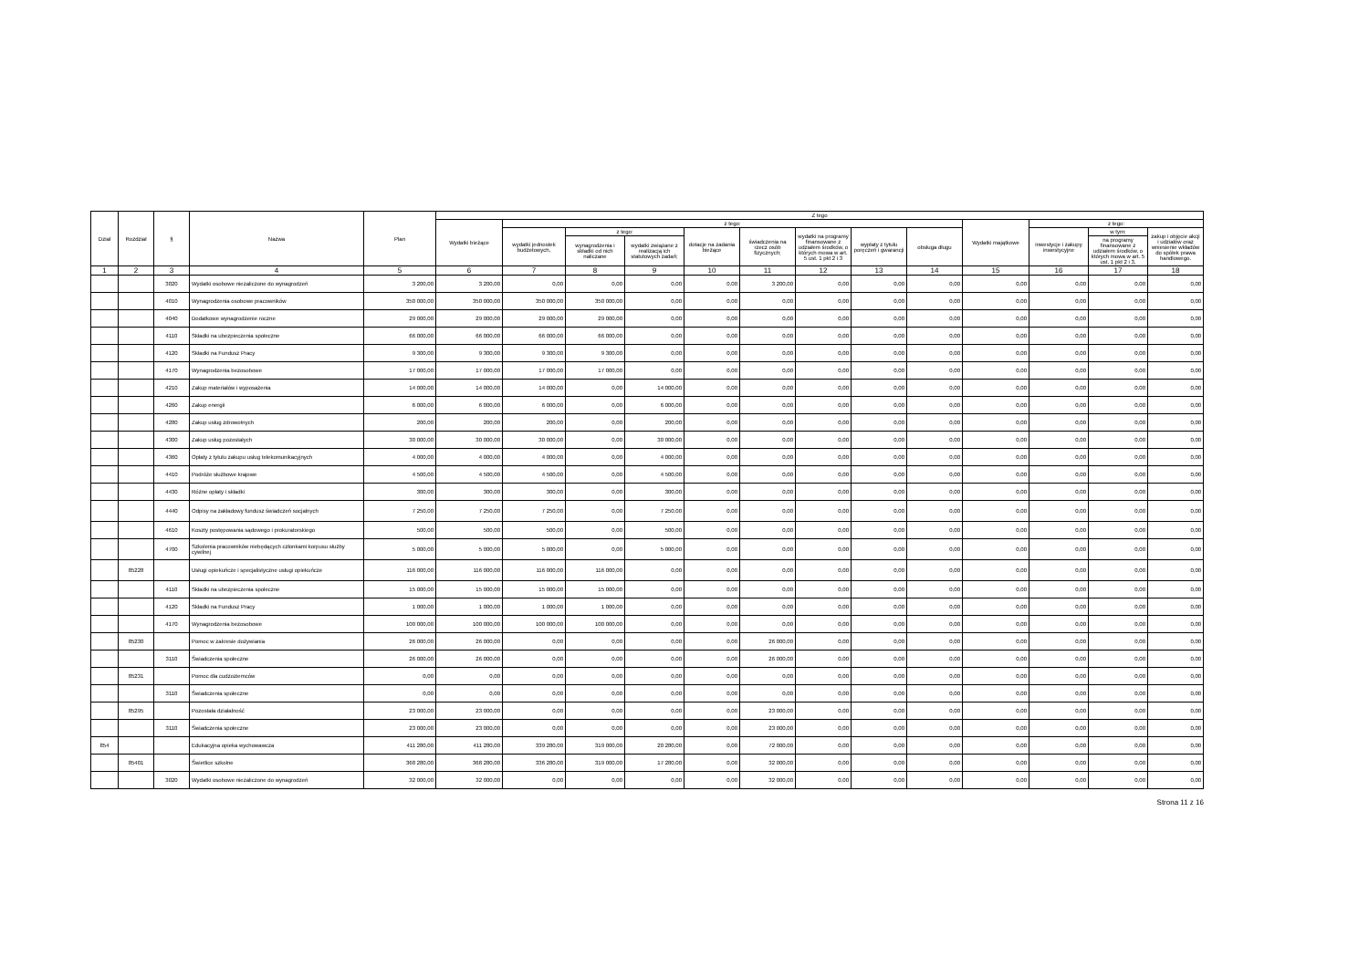| Dział | Rozdział | § | Nazwa | Plan | Z tego | | | | | | | | | | | | |
| --- | --- | --- | --- | --- | --- | --- | --- | --- | --- | --- | --- | --- | --- | --- | --- | --- | --- |
| | | | | | Wydatki bieżące | z tego: | | | | | | | | Wydatki majątkowe | z tego: | | |
| | | | | | | wydatki jednostek budżetowych, | z tego: | | dotacje na zadania bieżące | świadczenia na rzecz osób fizycznych; | wydatki na programy finansowane z udziałem środków, o których mowa w art. 5 ust. 1 pkt 2 i 3 | wypłaty z tytułu poręczeń i gwarancji | obsługa długu | | inwestycje i zakupy inwestycyjne | w tym: | zakup i objęcie akcji i udziałów oraz wniesienie wkładów do spółek prawa handlowego. |
| | | | | | | | wynagrodzenia i składki od nich naliczane | wydatki związane z realizacją ich statutowych zadań; | | | | | | | | na programy finansowane z udziałem środków, o których mowa w art. 5 ust. 1 pkt 2 i 3, | |
| 1 | 2 | 3 | 4 | 5 | 6 | 7 | 8 | 9 | 10 | 11 | 12 | 13 | 14 | 15 | 16 | 17 | 18 |
| | | 3020 | Wydatki osobowe niezaliczone do wynagrodzeń | 3 200,00 | 3 200,00 | 0,00 | 0,00 | 0,00 | 0,00 | 3 200,00 | 0,00 | 0,00 | 0,00 | 0,00 | 0,00 | 0,00 | 0,00 |
| | | 4010 | Wynagrodzenia osobowe pracowników | 350 000,00 | 350 000,00 | 350 000,00 | 350 000,00 | 0,00 | 0,00 | 0,00 | 0,00 | 0,00 | 0,00 | 0,00 | 0,00 | 0,00 | 0,00 |
| | | 4040 | Dodatkowe wynagrodzenie roczne | 29 000,00 | 29 000,00 | 29 000,00 | 29 000,00 | 0,00 | 0,00 | 0,00 | 0,00 | 0,00 | 0,00 | 0,00 | 0,00 | 0,00 | 0,00 |
| | | 4110 | Składki na ubezpieczenia społeczne | 66 000,00 | 66 000,00 | 66 000,00 | 66 000,00 | 0,00 | 0,00 | 0,00 | 0,00 | 0,00 | 0,00 | 0,00 | 0,00 | 0,00 | 0,00 |
| | | 4120 | Składki na Fundusz Pracy | 9 300,00 | 9 300,00 | 9 300,00 | 9 300,00 | 0,00 | 0,00 | 0,00 | 0,00 | 0,00 | 0,00 | 0,00 | 0,00 | 0,00 | 0,00 |
| | | 4170 | Wynagrodzenia bezosobowe | 17 000,00 | 17 000,00 | 17 000,00 | 17 000,00 | 0,00 | 0,00 | 0,00 | 0,00 | 0,00 | 0,00 | 0,00 | 0,00 | 0,00 | 0,00 |
| | | 4210 | Zakup materiałów i wyposażenia | 14 000,00 | 14 000,00 | 14 000,00 | 0,00 | 14 000,00 | 0,00 | 0,00 | 0,00 | 0,00 | 0,00 | 0,00 | 0,00 | 0,00 | 0,00 |
| | | 4260 | Zakup energii | 6 000,00 | 6 000,00 | 6 000,00 | 0,00 | 6 000,00 | 0,00 | 0,00 | 0,00 | 0,00 | 0,00 | 0,00 | 0,00 | 0,00 | 0,00 |
| | | 4280 | Zakup usług zdrowotnych | 200,00 | 200,00 | 200,00 | 0,00 | 200,00 | 0,00 | 0,00 | 0,00 | 0,00 | 0,00 | 0,00 | 0,00 | 0,00 | 0,00 |
| | | 4300 | Zakup usług pozostałych | 30 000,00 | 30 000,00 | 30 000,00 | 0,00 | 30 000,00 | 0,00 | 0,00 | 0,00 | 0,00 | 0,00 | 0,00 | 0,00 | 0,00 | 0,00 |
| | | 4360 | Opłaty z tytułu zakupu usług telekomunikacyjnych | 4 000,00 | 4 000,00 | 4 000,00 | 0,00 | 4 000,00 | 0,00 | 0,00 | 0,00 | 0,00 | 0,00 | 0,00 | 0,00 | 0,00 | 0,00 |
| | | 4410 | Podróże służbowe krajowe | 4 500,00 | 4 500,00 | 4 500,00 | 0,00 | 4 500,00 | 0,00 | 0,00 | 0,00 | 0,00 | 0,00 | 0,00 | 0,00 | 0,00 | 0,00 |
| | | 4430 | Różne opłaty i składki | 300,00 | 300,00 | 300,00 | 0,00 | 300,00 | 0,00 | 0,00 | 0,00 | 0,00 | 0,00 | 0,00 | 0,00 | 0,00 | 0,00 |
| | | 4440 | Odpisy na zakładowy fundusz świadczeń socjalnych | 7 250,00 | 7 250,00 | 7 250,00 | 0,00 | 7 250,00 | 0,00 | 0,00 | 0,00 | 0,00 | 0,00 | 0,00 | 0,00 | 0,00 | 0,00 |
| | | 4610 | Koszty postępowania sądowego i prokuratorskiego | 500,00 | 500,00 | 500,00 | 0,00 | 500,00 | 0,00 | 0,00 | 0,00 | 0,00 | 0,00 | 0,00 | 0,00 | 0,00 | 0,00 |
| | | 4700 | Szkolenia pracowników niebędących członkami korpusu służby cywilnej | 5 000,00 | 5 000,00 | 5 000,00 | 0,00 | 5 000,00 | 0,00 | 0,00 | 0,00 | 0,00 | 0,00 | 0,00 | 0,00 | 0,00 | 0,00 |
| | 85228 | | Usługi opiekuńcze i specjalistyczne usługi opiekuńcze | 116 000,00 | 116 000,00 | 116 000,00 | 116 000,00 | 0,00 | 0,00 | 0,00 | 0,00 | 0,00 | 0,00 | 0,00 | 0,00 | 0,00 | 0,00 |
| | | 4110 | Składki na ubezpieczenia społeczne | 15 000,00 | 15 000,00 | 15 000,00 | 15 000,00 | 0,00 | 0,00 | 0,00 | 0,00 | 0,00 | 0,00 | 0,00 | 0,00 | 0,00 | 0,00 |
| | | 4120 | Składki na Fundusz Pracy | 1 000,00 | 1 000,00 | 1 000,00 | 1 000,00 | 0,00 | 0,00 | 0,00 | 0,00 | 0,00 | 0,00 | 0,00 | 0,00 | 0,00 | 0,00 |
| | | 4170 | Wynagrodzenia bezosobowe | 100 000,00 | 100 000,00 | 100 000,00 | 100 000,00 | 0,00 | 0,00 | 0,00 | 0,00 | 0,00 | 0,00 | 0,00 | 0,00 | 0,00 | 0,00 |
| | 85230 | | Pomoc w zakresie dożywiania | 26 000,00 | 26 000,00 | 0,00 | 0,00 | 0,00 | 0,00 | 26 000,00 | 0,00 | 0,00 | 0,00 | 0,00 | 0,00 | 0,00 | 0,00 |
| | | 3110 | Świadczenia społeczne | 26 000,00 | 26 000,00 | 0,00 | 0,00 | 0,00 | 0,00 | 26 000,00 | 0,00 | 0,00 | 0,00 | 0,00 | 0,00 | 0,00 | 0,00 |
| | 85231 | | Pomoc dla cudzoziemców | 0,00 | 0,00 | 0,00 | 0,00 | 0,00 | 0,00 | 0,00 | 0,00 | 0,00 | 0,00 | 0,00 | 0,00 | 0,00 | 0,00 |
| | | 3110 | Świadczenia społeczne | 0,00 | 0,00 | 0,00 | 0,00 | 0,00 | 0,00 | 0,00 | 0,00 | 0,00 | 0,00 | 0,00 | 0,00 | 0,00 | 0,00 |
| | 85295 | | Pozostała działalność | 23 000,00 | 23 000,00 | 0,00 | 0,00 | 0,00 | 0,00 | 23 000,00 | 0,00 | 0,00 | 0,00 | 0,00 | 0,00 | 0,00 | 0,00 |
| | | 3110 | Świadczenia społeczne | 23 000,00 | 23 000,00 | 0,00 | 0,00 | 0,00 | 0,00 | 23 000,00 | 0,00 | 0,00 | 0,00 | 0,00 | 0,00 | 0,00 | 0,00 |
| 854 | | | Edukacyjna opieka wychowawcza | 411 280,00 | 411 280,00 | 339 280,00 | 319 000,00 | 20 280,00 | 0,00 | 72 000,00 | 0,00 | 0,00 | 0,00 | 0,00 | 0,00 | 0,00 | 0,00 |
| | 85401 | | Świetlice szkolne | 368 280,00 | 368 280,00 | 336 280,00 | 319 000,00 | 17 280,00 | 0,00 | 32 000,00 | 0,00 | 0,00 | 0,00 | 0,00 | 0,00 | 0,00 | 0,00 |
| | | 3020 | Wydatki osobowe niezaliczone do wynagrodzeń | 32 000,00 | 32 000,00 | 0,00 | 0,00 | 0,00 | 0,00 | 32 000,00 | 0,00 | 0,00 | 0,00 | 0,00 | 0,00 | 0,00 | 0,00 |
Strona 11 z 16